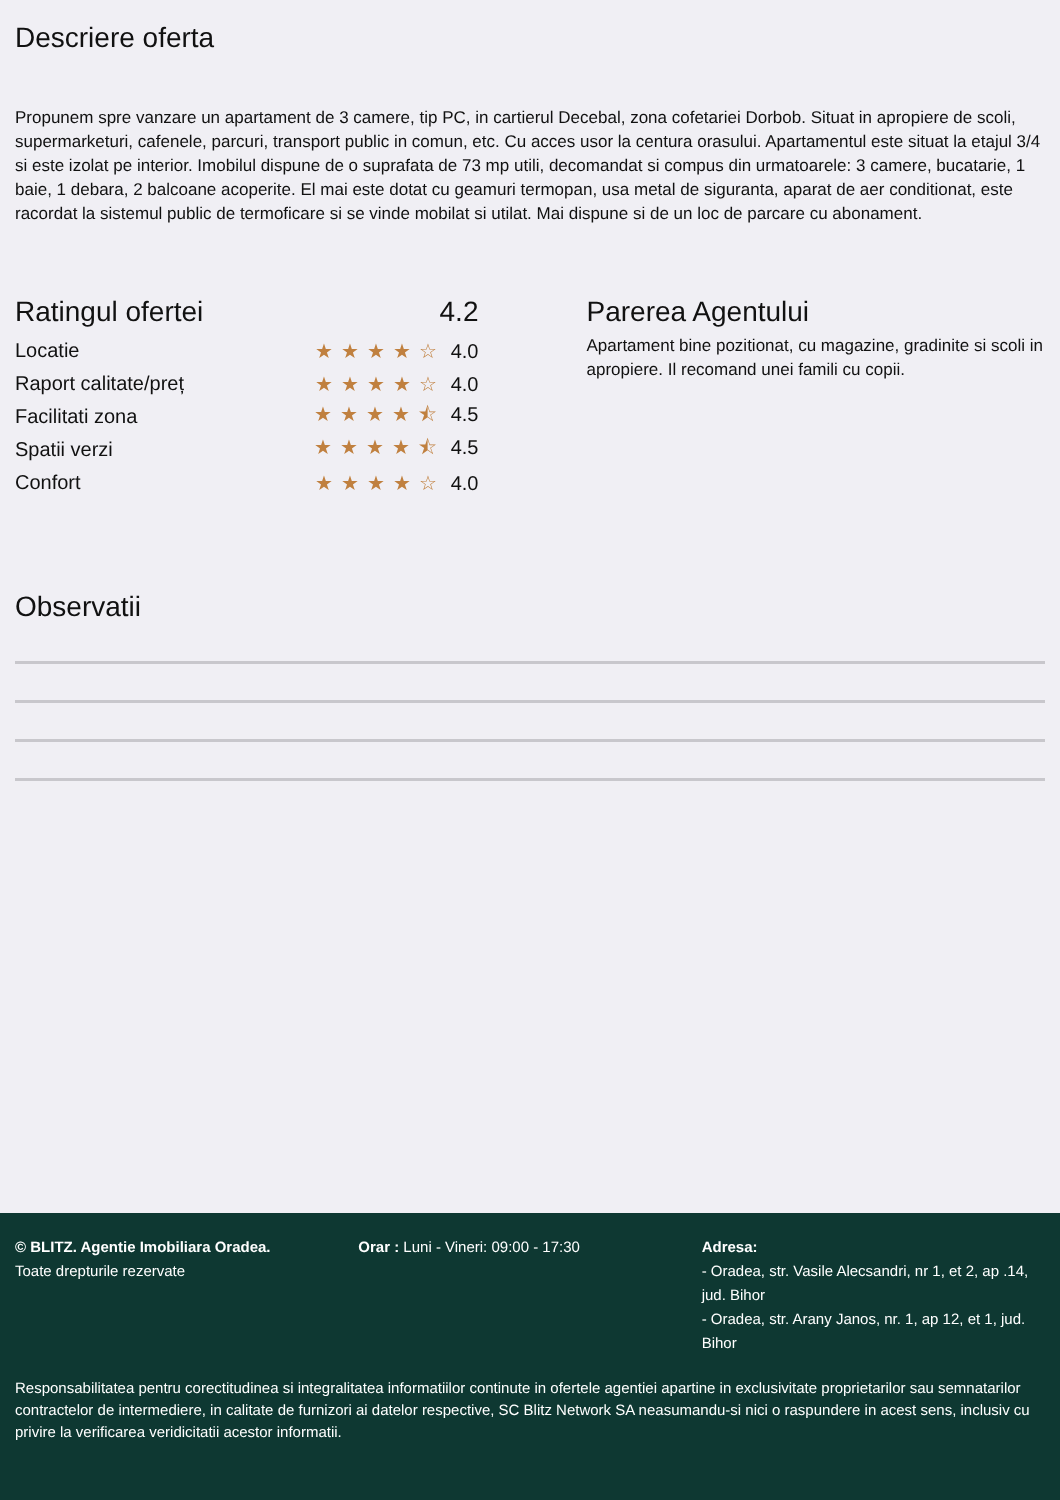Descriere oferta
Propunem spre vanzare un apartament de 3 camere, tip PC, in cartierul Decebal, zona cofetariei Dorbob. Situat in apropiere de scoli, supermarketuri, cafenele, parcuri, transport public in comun, etc. Cu acces usor la centura orasului. Apartamentul este situat la etajul 3/4 si este izolat pe interior. Imobilul dispune de o suprafata de 73 mp utili, decomandat si compus din urmatoarele: 3 camere, bucatarie, 1 baie, 1 debara, 2 balcoane acoperite. El mai este dotat cu geamuri termopan, usa metal de siguranta, aparat de aer conditionat, este racordat la sistemul public de termoficare si se vinde mobilat si utilat. Mai dispune si de un loc de parcare cu abonament.
Ratingul ofertei 4.2
Locatie ★★★★☆ 4.0
Raport calitate/preț ★★★★☆ 4.0
Facilitati zona ★★★★⯪ 4.5
Spatii verzi ★★★★⯪ 4.5
Confort ★★★★☆ 4.0
Parerea Agentului
Apartament bine pozitionat, cu magazine, gradinite si scoli in apropiere. Il recomand unei famili cu copii.
Observatii
© BLITZ. Agentie Imobiliara Oradea.
Toate drepturile rezervate
Orar : Luni - Vineri: 09:00 - 17:30 Adresa:
- Oradea, str. Vasile Alecsandri, nr 1, et 2, ap .14, jud. Bihor
- Oradea, str. Arany Janos, nr. 1, ap 12, et 1, jud. Bihor
Responsabilitatea pentru corectitudinea si integralitatea informatiilor continute in ofertele agentiei apartine in exclusivitate proprietarilor sau semnatarilor contractelor de intermediere, in calitate de furnizori ai datelor respective, SC Blitz Network SA neasumandu-si nici o raspundere in acest sens, inclusiv cu privire la verificarea veridicitatii acestor informatii.